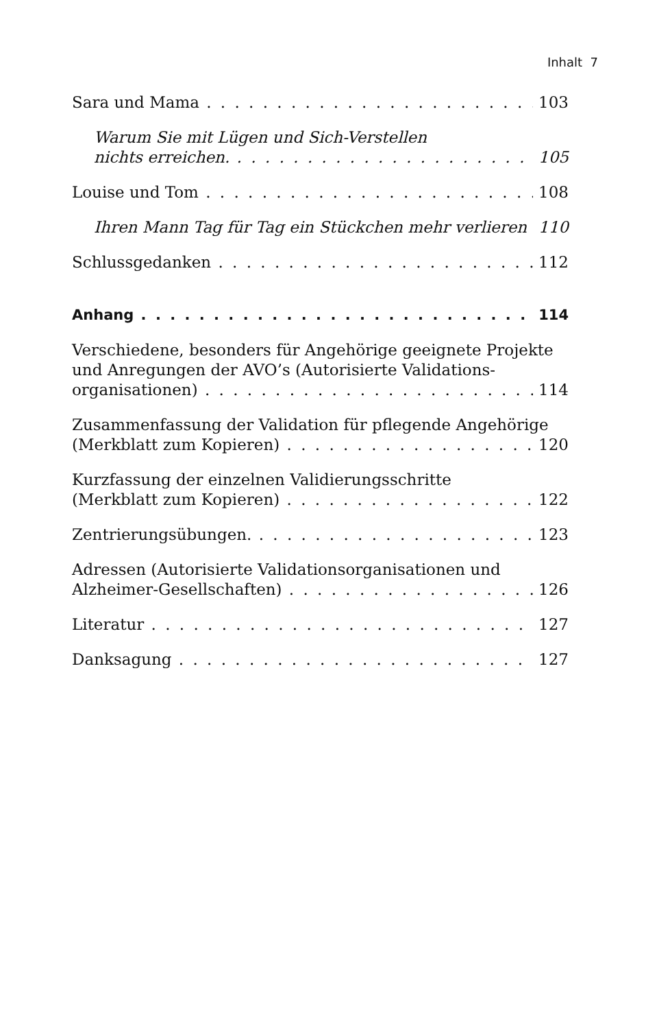Inhalt 7
Sara und Mama 103
Warum Sie mit Lügen und Sich-Verstellen
nichts erreichen. 105
Louise und Tom 108
Ihren Mann Tag für Tag ein Stückchen mehr verlieren 110
Schlussgedanken 112
Anhang 114
Verschiedene, besonders für Angehörige geeignete Projekte
und Anregungen der AVO’s (Autorisierte Validations-
organisationen) 114
Zusammenfassung der Validation für pflegende Angehörige
(Merkblatt zum Kopieren) 120
Kurzfassung der einzelnen Validierungsschritte
(Merkblatt zum Kopieren) 122
Zentrierungsübungen. 123
Adressen (Autorisierte Validationsorganisationen und
Alzheimer-Gesellschaften) 126
Literatur 127
Danksagung 127